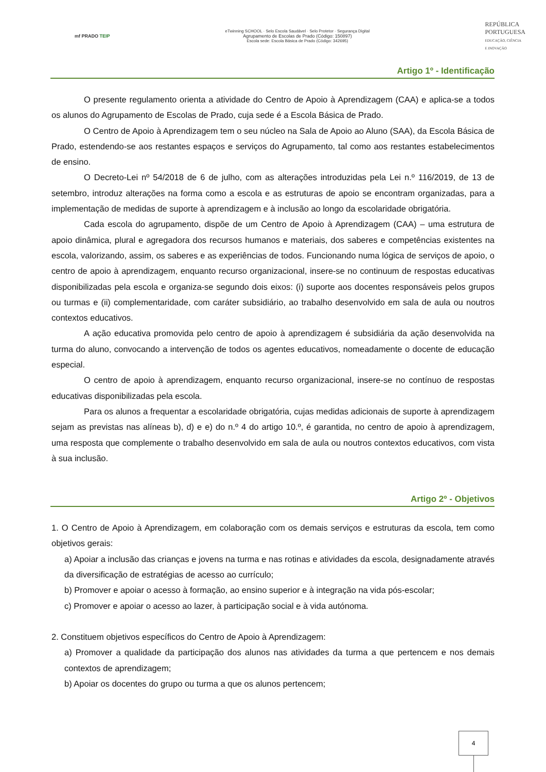mf PRADO TEIP
eTwinning SCHOOL · Selo Escola Saudável · Selo Protetor · Segurança Digital
Agrupamento de Escolas de Prado (Código: 150897)
Escola sede: Escola Básica de Prado (Código: 342695)
REPÚBLICA
PORTUGUESA
EDUCAÇÃO, CIÊNCIA
E INOVAÇÃO
Artigo 1º - Identificação
O presente regulamento orienta a atividade do Centro de Apoio à Aprendizagem (CAA) e aplica-se a todos os alunos do Agrupamento de Escolas de Prado, cuja sede é a Escola Básica de Prado.
O Centro de Apoio à Aprendizagem tem o seu núcleo na Sala de Apoio ao Aluno (SAA), da Escola Básica de Prado, estendendo-se aos restantes espaços e serviços do Agrupamento, tal como aos restantes estabelecimentos de ensino.
O Decreto-Lei nº 54/2018 de 6 de julho, com as alterações introduzidas pela Lei n.º 116/2019, de 13 de setembro, introduz alterações na forma como a escola e as estruturas de apoio se encontram organizadas, para a implementação de medidas de suporte à aprendizagem e à inclusão ao longo da escolaridade obrigatória.
Cada escola do agrupamento, dispõe de um Centro de Apoio à Aprendizagem (CAA) – uma estrutura de apoio dinâmica, plural e agregadora dos recursos humanos e materiais, dos saberes e competências existentes na escola, valorizando, assim, os saberes e as experiências de todos. Funcionando numa lógica de serviços de apoio, o centro de apoio à aprendizagem, enquanto recurso organizacional, insere-se no continuum de respostas educativas disponibilizadas pela escola e organiza-se segundo dois eixos: (i) suporte aos docentes responsáveis pelos grupos ou turmas e (ii) complementaridade, com caráter subsidiário, ao trabalho desenvolvido em sala de aula ou noutros contextos educativos.
A ação educativa promovida pelo centro de apoio à aprendizagem é subsidiária da ação desenvolvida na turma do aluno, convocando a intervenção de todos os agentes educativos, nomeadamente o docente de educação especial.
O centro de apoio à aprendizagem, enquanto recurso organizacional, insere-se no contínuo de respostas educativas disponibilizadas pela escola.
Para os alunos a frequentar a escolaridade obrigatória, cujas medidas adicionais de suporte à aprendizagem sejam as previstas nas alíneas b), d) e e) do n.º 4 do artigo 10.º, é garantida, no centro de apoio à aprendizagem, uma resposta que complemente o trabalho desenvolvido em sala de aula ou noutros contextos educativos, com vista à sua inclusão.
Artigo 2º - Objetivos
1. O Centro de Apoio à Aprendizagem, em colaboração com os demais serviços e estruturas da escola, tem como objetivos gerais:
a) Apoiar a inclusão das crianças e jovens na turma e nas rotinas e atividades da escola, designadamente através da diversificação de estratégias de acesso ao currículo;
b) Promover e apoiar o acesso à formação, ao ensino superior e à integração na vida pós-escolar;
c) Promover e apoiar o acesso ao lazer, à participação social e à vida autónoma.
2. Constituem objetivos específicos do Centro de Apoio à Aprendizagem:
a) Promover a qualidade da participação dos alunos nas atividades da turma a que pertencem e nos demais contextos de aprendizagem;
b) Apoiar os docentes do grupo ou turma a que os alunos pertencem;
4